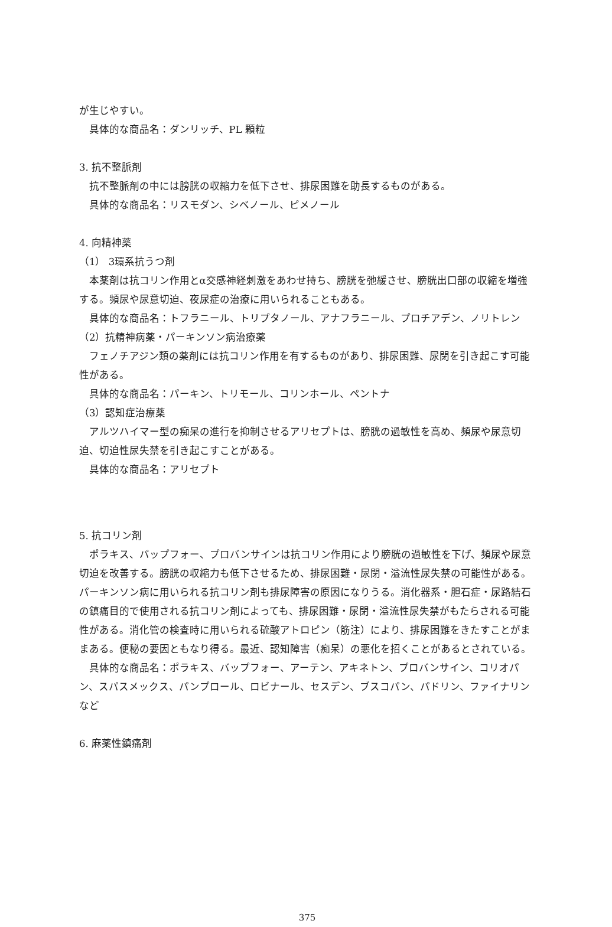が生じやすい。
具体的な商品名：ダンリッチ、PL 顆粒
3. 抗不整脈剤
抗不整脈剤の中には膀胱の収縮力を低下させ、排尿困難を助長するものがある。
具体的な商品名：リスモダン、シベノール、ピメノール
4. 向精神薬
（1） 3環系抗うつ剤
本薬剤は抗コリン作用とα交感神経刺激をあわせ持ち、膀胱を弛緩させ、膀胱出口部の収縮を増強する。頻尿や尿意切迫、夜尿症の治療に用いられることもある。
具体的な商品名：トフラニール、トリプタノール、アナフラニール、プロチアデン、ノリトレン
（2）抗精神病薬・パーキンソン病治療薬
フェノチアジン類の薬剤には抗コリン作用を有するものがあり、排尿困難、尿閉を引き起こす可能性がある。
具体的な商品名：パーキン、トリモール、コリンホール、ペントナ
（3）認知症治療薬
アルツハイマー型の痴呆の進行を抑制させるアリセプトは、膀胱の過敏性を高め、頻尿や尿意切迫、切迫性尿失禁を引き起こすことがある。
具体的な商品名：アリセプト
5. 抗コリン剤
ポラキス、バップフォー、プロバンサインは抗コリン作用により膀胱の過敏性を下げ、頻尿や尿意切迫を改善する。膀胱の収縮力も低下させるため、排尿困難・尿閉・溢流性尿失禁の可能性がある。パーキンソン病に用いられる抗コリン剤も排尿障害の原因になりうる。消化器系・胆石症・尿路結石の鎮痛目的で使用される抗コリン剤によっても、排尿困難・尿閉・溢流性尿失禁がもたらされる可能性がある。消化管の検査時に用いられる硫酸アトロピン（筋注）により、排尿困難をきたすことがままある。便秘の要因ともなり得る。最近、認知障害（痴呆）の悪化を招くことがあるとされている。
具体的な商品名：ポラキス、バップフォー、アーテン、アキネトン、プロバンサイン、コリオパン、スパスメックス、パンプロール、ロビナール、セスデン、ブスコパン、パドリン、ファイナリンなど
6. 麻薬性鎮痛剤
375